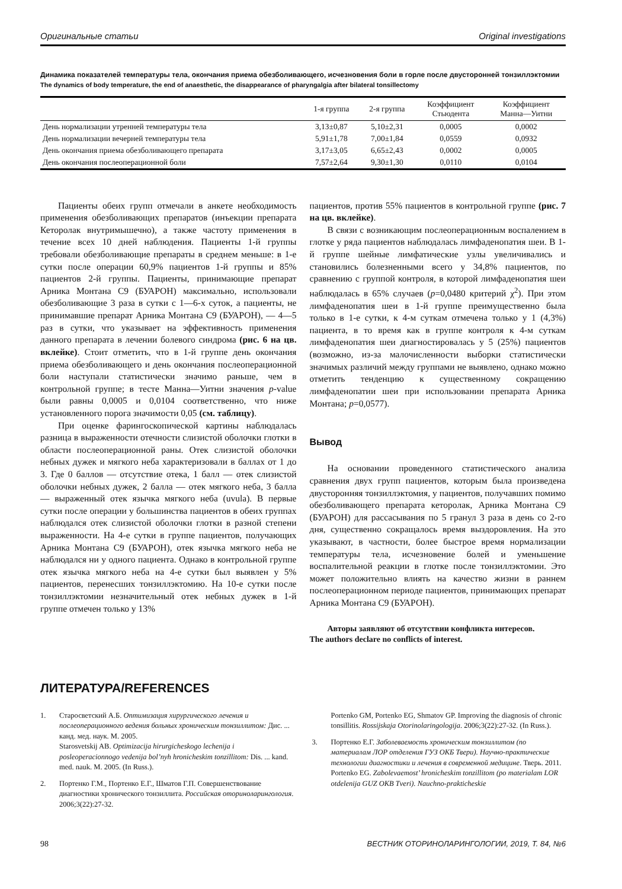Оригинальные статьи Original investigations
Динамика показателей температуры тела, окончания приема обезболивающего, исчезновения боли в горле после двусторонней тонзиллэктомии
The dynamics of body temperature, the end of anaesthetic, the disappearance of pharyngalgia after bilateral tonsillectomy
| | 1-я группа | 2-я группа | Коэффициент Стьюдента | Коэффициент Манна—Уитни |
| --- | --- | --- | --- | --- |
| День нормализации утренней температуры тела | 3,13±0,87 | 5,10±2,31 | 0,0005 | 0,0002 |
| День нормализации вечерней температуры тела | 5,91±1,78 | 7,00±1,84 | 0,0559 | 0,0932 |
| День окончания приема обезболивающего препарата | 3,17±3,05 | 6,65±2,43 | 0,0002 | 0,0005 |
| День окончания послеоперационной боли | 7,57±2,64 | 9,30±1,30 | 0,0110 | 0,0104 |
Пациенты обеих групп отмечали в анкете необходимость применения обезболивающих препаратов (инъекции препарата Кеторолак внутримышечно), а также частоту применения в течение всех 10 дней наблюдения. Пациенты 1-й группы требовали обезболивающие препараты в среднем меньше: в 1-е сутки после операции 60,9% пациентов 1-й группы и 85% пациентов 2-й группы. Пациенты, принимающие препарат Арника Монтана С9 (БУАРОН) максимально, использовали обезболивающие 3 раза в сутки с 1—6-х суток, а пациенты, не принимавшие препарат Арника Монтана С9 (БУАРОН), — 4—5 раз в сутки, что указывает на эффективность применения данного препарата в лечении болевого синдрома (рис. 6 на цв. вклейке). Стоит отметить, что в 1-й группе день окончания приема обезболивающего и день окончания послеоперационной боли наступали статистически значимо раньше, чем в контрольной группе; в тесте Манна—Уитни значения p-value были равны 0,0005 и 0,0104 соответственно, что ниже установленного порога значимости 0,05 (см. таблицу).
При оценке фарингоскопической картины наблюдалась разница в выраженности отечности слизистой оболочки глотки в области послеоперационной раны. Отек слизистой оболочки небных дужек и мягкого неба характеризовали в баллах от 1 до 3. Где 0 баллов — отсутствие отека, 1 балл — отек слизистой оболочки небных дужек, 2 балла — отек мягкого неба, 3 балла — выраженный отек язычка мягкого неба (uvula). В первые сутки после операции у большинства пациентов в обеих группах наблюдался отек слизистой оболочки глотки в разной степени выраженности. На 4-е сутки в группе пациентов, получающих Арника Монтана С9 (БУАРОН), отек язычка мягкого неба не наблюдался ни у одного пациента. Однако в контрольной группе отек язычка мягкого неба на 4-е сутки был выявлен у 5% пациентов, перенесших тонзиллэктомию. На 10-е сутки после тонзиллэктомии незначительный отек небных дужек в 1-й группе отмечен только у 13%
пациентов, против 55% пациентов в контрольной группе (рис. 7 на цв. вклейке).
В связи с возникающим послеоперационным воспалением в глотке у ряда пациентов наблюдалась лимфаденопатия шеи. В 1-й группе шейные лимфатические узлы увеличивались и становились болезненными всего у 34,8% пациентов, по сравнению с группой контроля, в которой лимфаденопатия шеи наблюдалась в 65% случаев (p=0,0480 критерий χ<sup>2</sup>). При этом лимфаденопатия шеи в 1-й группе преимущественно была только в 1-е сутки, к 4-м суткам отмечена только у 1 (4,3%) пациента, в то время как в группе контроля к 4-м суткам лимфаденопатия шеи диагностировалась у 5 (25%) пациентов (возможно, из-за малочисленности выборки статистически значимых различий между группами не выявлено, однако можно отметить тенденцию к существенному сокращению лимфаденопатии шеи при использовании препарата Арника Монтана; p=0,0577).
Вывод
На основании проведенного статистического анализа сравнения двух групп пациентов, которым была произведена двусторонняя тонзиллэктомия, у пациентов, получавших помимо обезболивающего препарата кеторолак, Арника Монтана С9 (БУАРОН) для рассасывания по 5 гранул 3 раза в день со 2-го дня, существенно сокращалось время выздоровления. На это указывают, в частности, более быстрое время нормализации температуры тела, исчезновение болей и уменьшение воспалительной реакции в глотке после тонзиллэктомии. Это может положительно влиять на качество жизни в раннем послеоперационном периоде пациентов, принимающих препарат Арника Монтана С9 (БУАРОН).
Авторы заявляют об отсутствии конфликта интересов.
The authors declare no conflicts of interest.
ЛИТЕРАТУРА/REFERENCES
1. Старосветский А.Б. Оптимизация хирургического лечения и послеоперационного ведения больных хроническим тонзиллитом: Дис. ... канд. мед. наук. М. 2005.
Starosvetskij AB. Optimizacija hirurgicheskogo lechenija i posleoperacionnogo vedenija bol’nyh hronicheskim tonzillitom: Dis. ... kand. med. nauk. M. 2005. (In Russ.).
2. Портенко Г.М., Портенко Е.Г., Шматов Г.П. Совершенствование диагностики хронического тонзиллита. Российская оториноларингология. 2006;3(22):27-32.
Portenko GM, Portenko EG, Shmatov GP. Improving the diagnosis of chronic tonsillitis. Rossijskaja Otorinolaringologija. 2006;3(22):27-32. (In Russ.).
3. Портенко Е.Г. Заболеваемость хроническим тонзиллитом (по материалам ЛОР отделения ГУЗ ОКБ Твери). Научно-практические технологии диагностики и лечения в современной медицине. Тверь. 2011.
Portenko EG. Zabolevaemost’ hronicheskim tonzillitom (po materialam LOR otdelenija GUZ OKB Tveri). Nauchno-prakticheskie
98 ВЕСТНИК ОТОРИНОЛАРИНГОЛОГИИ, 2019, Т. 84, №6